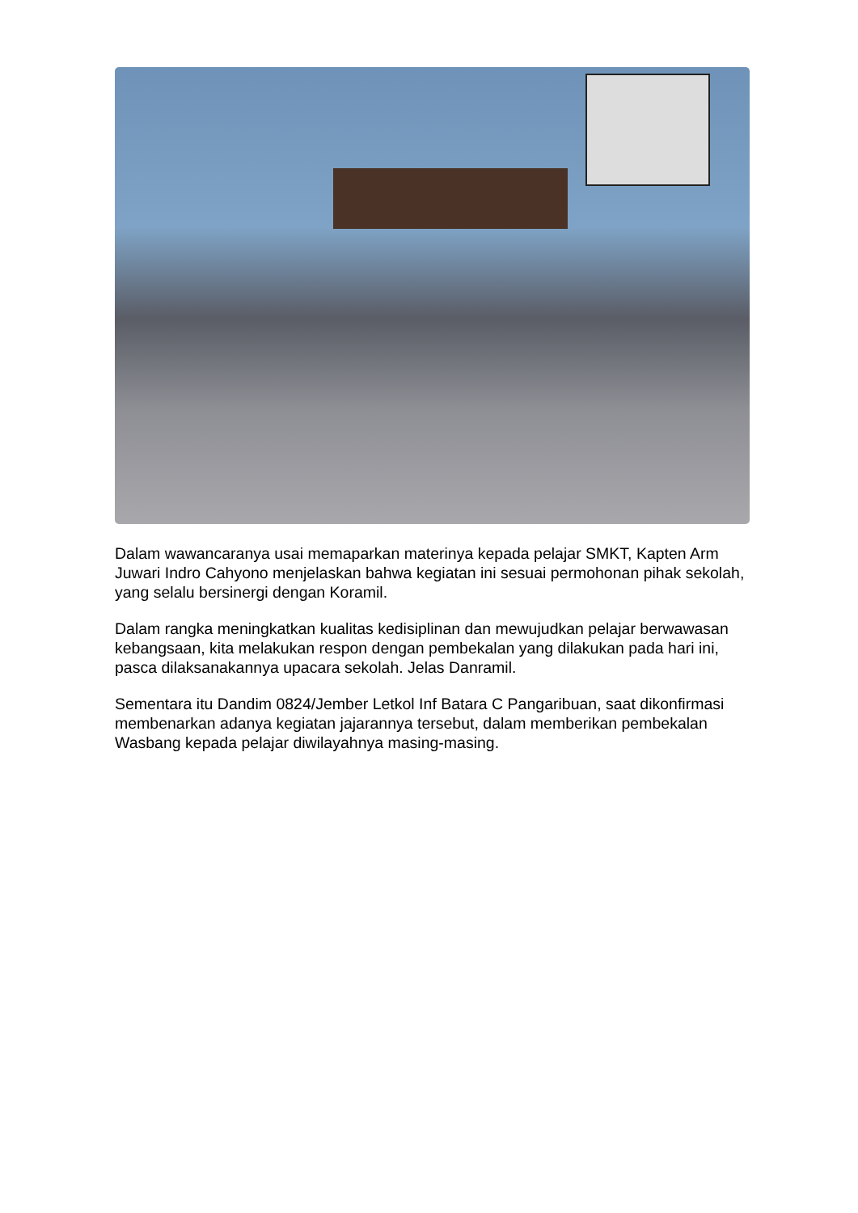Dalam wawancaranya usai memaparkan materinya kepada pelajar SMKT, Kapten Arm Juwari Indro Cahyono menjelaskan bahwa kegiatan ini sesuai permohonan pihak sekolah, yang selalu bersinergi dengan Koramil.
Dalam rangka meningkatkan kualitas kedisiplinan dan mewujudkan pelajar berwawasan kebangsaan, kita melakukan respon dengan pembekalan yang dilakukan pada hari ini, pasca dilaksanakannya upacara sekolah. Jelas Danramil.
Sementara itu Dandim 0824/Jember Letkol Inf Batara C Pangaribuan, saat dikonfirmasi membenarkan adanya kegiatan jajarannya tersebut, dalam memberikan pembekalan Wasbang kepada pelajar diwilayahnya masing-masing.